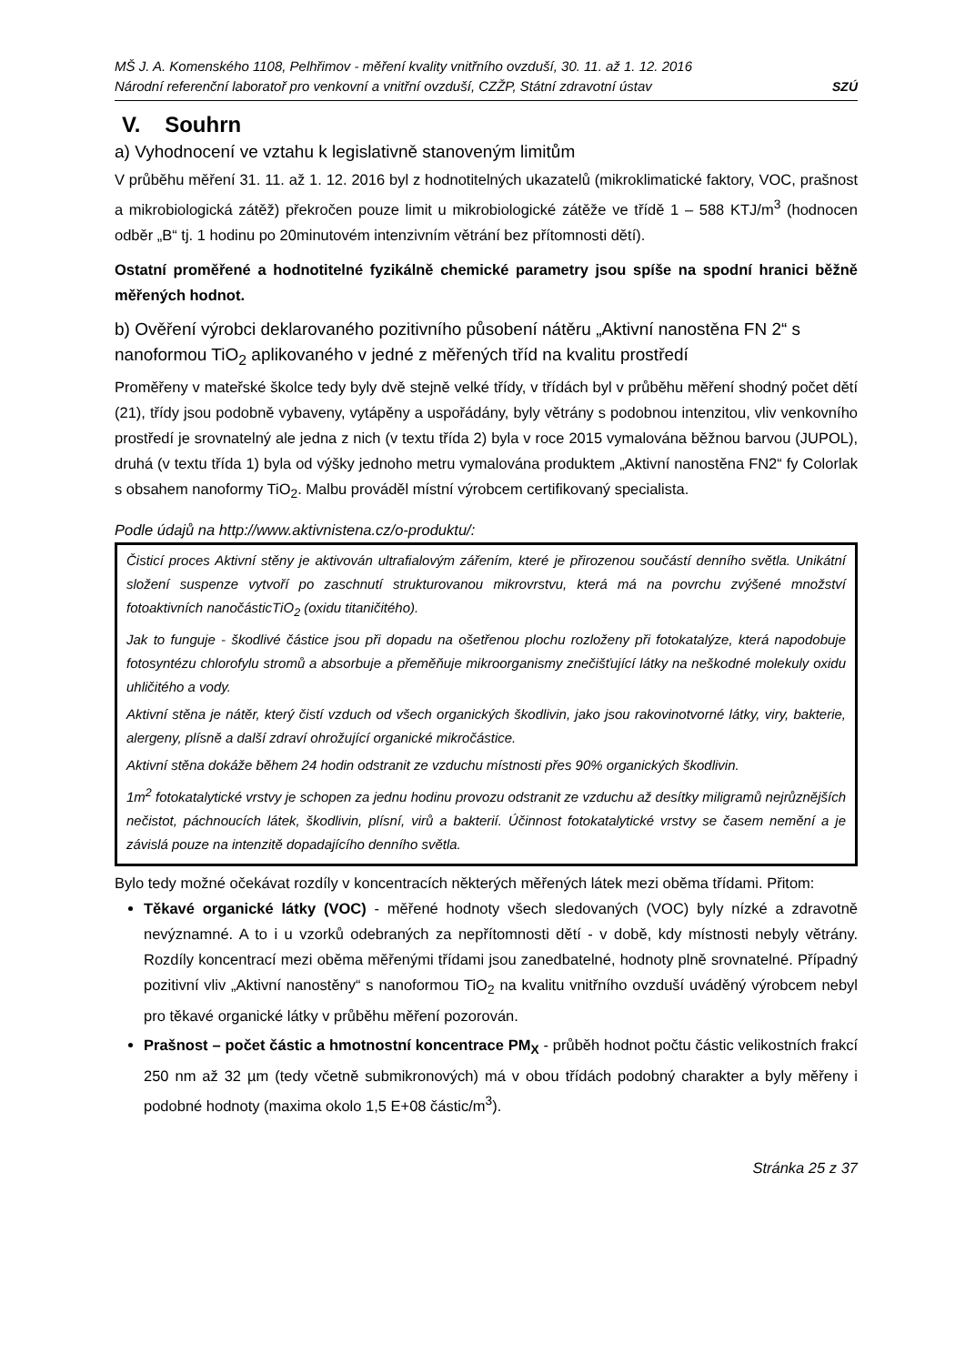MŠ J. A. Komenského 1108, Pelhřimov - měření kvality vnitřního ovzduší, 30. 11. až 1. 12. 2016
Národní referenční laboratoř pro venkovní a vnitřní ovzduší, CZŽP, Státní zdravotní ústav
SZÚ
V. Souhrn
a) Vyhodnocení ve vztahu k legislativně stanoveným limitům
V průběhu měření 31. 11. až 1. 12. 2016 byl z hodnotitelných ukazatelů (mikroklimatické faktory, VOC, prašnost a mikrobiologická zátěž) překročen pouze limit u mikrobiologické zátěže ve třídě 1 – 588 KTJ/m<sup>3</sup> (hodnocen odběr „B“ tj. 1 hodinu po 20minutovém intenzivním větrání bez přítomnosti dětí).
Ostatní proměřené a hodnotitelné fyzikálně chemické parametry jsou spíše na spodní hranici běžně měřených hodnot.
b) Ověření výrobci deklarovaného pozitivního působení nátěru „Aktivní nanostěna FN 2“ s nanoformou TiO<sub>2</sub> aplikovaného v jedné z měřených tříd na kvalitu prostředí
Proměřeny v mateřské školce tedy byly dvě stejně velké třídy, v třídách byl v průběhu měření shodný počet dětí (21), třídy jsou podobně vybaveny, vytápěny a uspořádány, byly větrány s podobnou intenzitou, vliv venkovního prostředí je srovnatelný ale jedna z nich (v textu třída 2) byla v roce 2015 vymalována běžnou barvou (JUPOL), druhá (v textu třída 1) byla od výšky jednoho metru vymalována produktem „Aktivní nanostěna FN2“ fy Colorlak s obsahem nanoformy TiO<sub>2</sub>. Malbu prováděl místní výrobcem certifikovaný specialista.
Podle údajů na http://www.aktivnistena.cz/o-produktu/:
Čisticí proces Aktivní stěny je aktivován ultrafialovým zářením, které je přirozenou součástí denního světla. Unikátní složení suspenze vytvoří po zaschnutí strukturovanou mikrovrstvu, která má na povrchu zvýšené množství fotoaktivních nanočásticTiO<sub>2</sub> (oxidu titaničitého).
Jak to funguje - škodlivé částice jsou při dopadu na ošetřenou plochu rozloženy při fotokatalýze, která napodobuje fotosyntézu chlorofylu stromů a absorbuje a přeměňuje mikroorganismy znečišťující látky na neškodné molekuly oxidu uhličitého a vody.
Aktivní stěna je nátěr, který čistí vzduch od všech organických škodlivin, jako jsou rakovinotvorné látky, viry, bakterie, alergeny, plísně a další zdraví ohrožující organické mikročástice.
Aktivní stěna dokáže během 24 hodin odstranit ze vzduchu místnosti přes 90% organických škodlivin.
1m<sup>2</sup> fotokatalytické vrstvy je schopen za jednu hodinu provozu odstranit ze vzduchu až desítky miligramů nejrůznějších nečistot, páchnoucích látek, škodlivin, plísní, virů a bakterií. Účinnost fotokatalytické vrstvy se časem nemění a je závislá pouze na intenzitě dopadajícího denního světla.
Bylo tedy možné očekávat rozdíly v koncentracích některých měřených látek mezi oběma třídami. Přitom:
Těkavé organické látky (VOC) - měřené hodnoty všech sledovaných (VOC) byly nízké a zdravotně nevýznamné. A to i u vzorků odebraných za nepřítomnosti dětí - v době, kdy místnosti nebyly větrány. Rozdíly koncentrací mezi oběma měřenými třídami jsou zanedbatelné, hodnoty plně srovnatelné. Případný pozitivní vliv „Aktivní nanostěny“ s nanoformou TiO<sub>2</sub> na kvalitu vnitřního ovzduší uváděný výrobcem nebyl pro těkavé organické látky v průběhu měření pozorován.
Prašnost – počet částic a hmotnostní koncentrace PM<sub>X</sub> - průběh hodnot počtu částic velikostních frakcí 250 nm až 32 µm (tedy včetně submikronových) má v obou třídách podobný charakter a byly měřeny i podobné hodnoty (maxima okolo 1,5 E+08 částic/m<sup>3</sup>).
Stránka 25 z 37